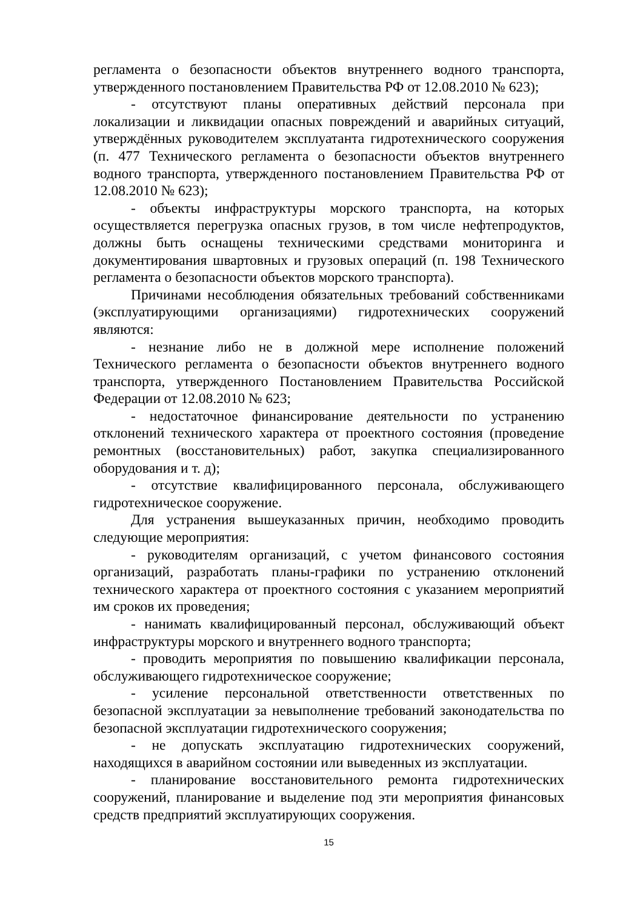регламента о безопасности объектов внутреннего водного транспорта, утвержденного постановлением Правительства РФ от 12.08.2010 № 623);
- отсутствуют планы оперативных действий персонала при локализации и ликвидации опасных повреждений и аварийных ситуаций, утверждённых руководителем эксплуатанта гидротехнического сооружения (п. 477 Технического регламента о безопасности объектов внутреннего водного транспорта, утвержденного постановлением Правительства РФ от 12.08.2010 № 623);
- объекты инфраструктуры морского транспорта, на которых осуществляется перегрузка опасных грузов, в том числе нефтепродуктов, должны быть оснащены техническими средствами мониторинга и документирования швартовных и грузовых операций (п. 198 Технического регламента о безопасности объектов морского транспорта).
Причинами несоблюдения обязательных требований собственниками (эксплуатирующими организациями) гидротехнических сооружений являются:
- незнание либо не в должной мере исполнение положений Технического регламента о безопасности объектов внутреннего водного транспорта, утвержденного Постановлением Правительства Российской Федерации от 12.08.2010 № 623;
- недостаточное финансирование деятельности по устранению отклонений технического характера от проектного состояния (проведение ремонтных (восстановительных) работ, закупка специализированного оборудования и т. д);
- отсутствие квалифицированного персонала, обслуживающего гидротехническое сооружение.
Для устранения вышеуказанных причин, необходимо проводить следующие мероприятия:
- руководителям организаций, с учетом финансового состояния организаций, разработать планы-графики по устранению отклонений технического характера от проектного состояния с указанием мероприятий им сроков их проведения;
- нанимать квалифицированный персонал, обслуживающий объект инфраструктуры морского и внутреннего водного транспорта;
- проводить мероприятия по повышению квалификации персонала, обслуживающего гидротехническое сооружение;
- усиление персональной ответственности ответственных по безопасной эксплуатации за невыполнение требований законодательства по безопасной эксплуатации гидротехнического сооружения;
- не допускать эксплуатацию гидротехнических сооружений, находящихся в аварийном состоянии или выведенных из эксплуатации.
- планирование восстановительного ремонта гидротехнических сооружений, планирование и выделение под эти мероприятия финансовых средств предприятий эксплуатирующих сооружения.
15